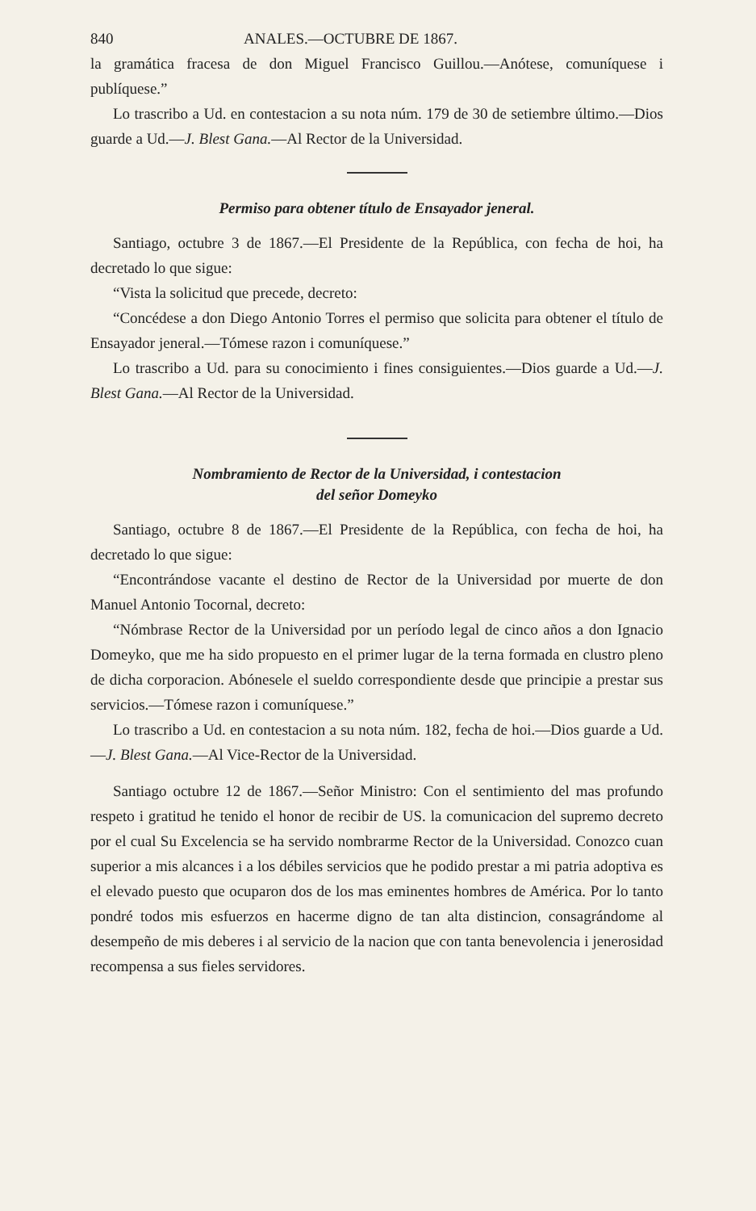840 ANALES.—OCTUBRE DE 1867.
la gramática fracesa de don Miguel Francisco Guillou.—Anótese, comuníquese i publíquese.”
Lo trascribo a Ud. en contestacion a su nota núm. 179 de 30 de setiembre último.—Dios guarde a Ud.—J. Blest Gana.—Al Rector de la Universidad.
Permiso para obtener título de Ensayador jeneral.
Santiago, octubre 3 de 1867.—El Presidente de la República, con fecha de hoi, ha decretado lo que sigue:
“Vista la solicitud que precede, decreto:
“Concédese a don Diego Antonio Torres el permiso que solicita para obtener el título de Ensayador jeneral.—Tómese razon i comuníquese.”
Lo trascribo a Ud. para su conocimiento i fines consiguientes.—Dios guarde a Ud.—J. Blest Gana.—Al Rector de la Universidad.
Nombramiento de Rector de la Universidad, i contestacion
del señor Domeyko
Santiago, octubre 8 de 1867.—El Presidente de la República, con fecha de hoi, ha decretado lo que sigue:
“Encontrándose vacante el destino de Rector de la Universidad por muerte de don Manuel Antonio Tocornal, decreto:
“Nómbrase Rector de la Universidad por un período legal de cinco años a don Ignacio Domeyko, que me ha sido propuesto en el primer lugar de la terna formada en clustro pleno de dicha corporacion. Abónesele el sueldo correspondiente desde que principie a prestar sus servicios.—Tómese razon i comuníquese.”
Lo trascribo a Ud. en contestacion a su nota núm. 182, fecha de hoi.—Dios guarde a Ud.—J. Blest Gana.—Al Vice-Rector de la Universidad.
Santiago octubre 12 de 1867.—Señor Ministro: Con el sentimiento del mas profundo respeto i gratitud he tenido el honor de recibir de US. la comunicacion del supremo decreto por el cual Su Excelencia se ha servido nombrarme Rector de la Universidad. Conozco cuan superior a mis alcances i a los débiles servicios que he podido prestar a mi patria adoptiva es el elevado puesto que ocuparon dos de los mas eminentes hombres de América. Por lo tanto pondré todos mis esfuerzos en hacerme digno de tan alta distincion, consagrándome al desempeño de mis deberes i al servicio de la nacion que con tanta benevolencia i jenerosidad recompensa a sus fieles servidores.